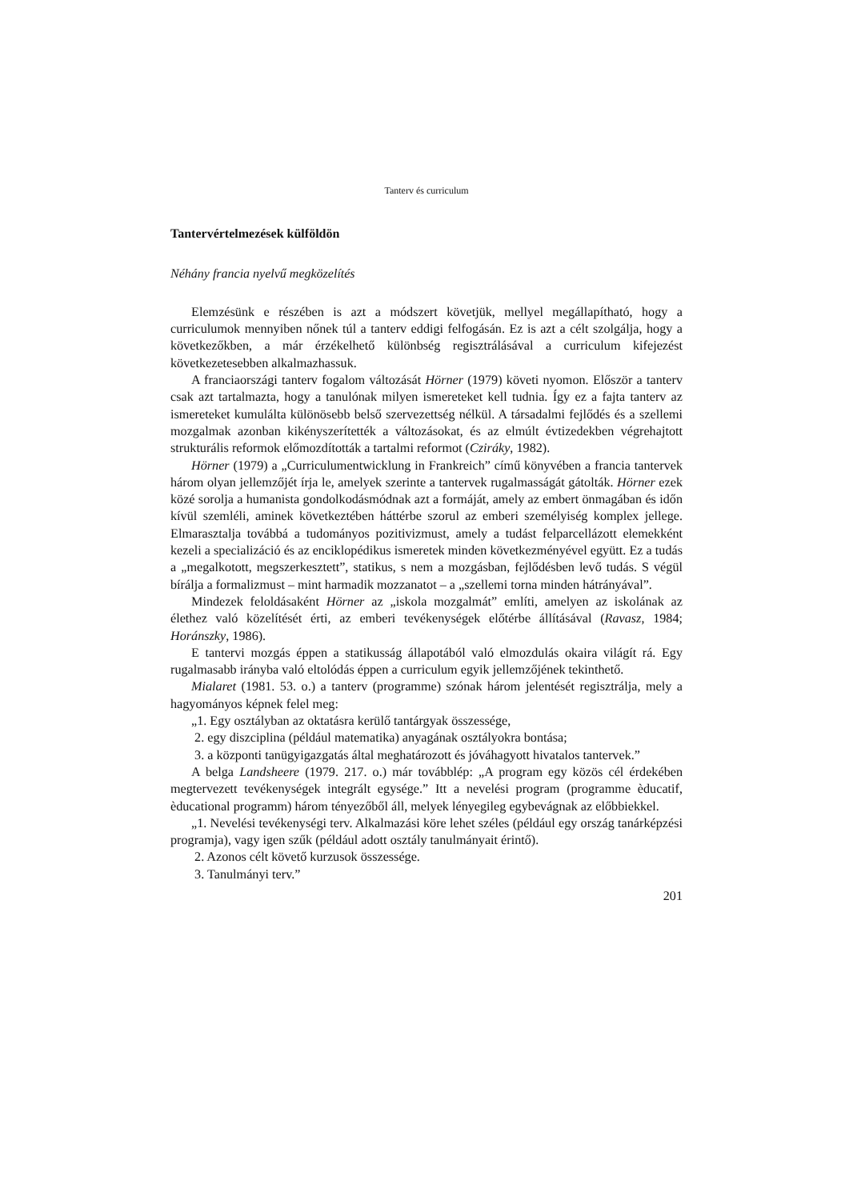Tanterv és curriculum
Tantervértelmezések külföldön
Néhány francia nyelvű megközelítés
Elemzésünk e részében is azt a módszert követjük, mellyel megállapítható, hogy a curriculumok mennyiben nőnek túl a tanterv eddigi felfogásán. Ez is azt a célt szolgálja, hogy a következőkben, a már érzékelhető különbség regisztrálásával a curriculum kifejezést következetesebben alkalmazhassuk.
A franciaországi tanterv fogalom változását Hörner (1979) követi nyomon. Először a tanterv csak azt tartalmazta, hogy a tanulónak milyen ismereteket kell tudnia. Így ez a fajta tanterv az ismereteket kumulálta különösebb belső szervezettség nélkül. A társadalmi fejlődés és a szellemi mozgalmak azonban kikényszerítették a változásokat, és az elmúlt évtizedekben végrehajtott strukturális reformok előmozdították a tartalmi reformot (Cziráky, 1982).
Hörner (1979) a „Curriculumentwicklung in Frankreich” című könyvében a francia tantervek három olyan jellemzőjét írja le, amelyek szerinte a tantervek rugalmasságát gátolták. Hörner ezek közé sorolja a humanista gondolkodásmódnak azt a formáját, amely az embert önmagában és időn kívül szemléli, aminek következtében háttérbe szorul az emberi személyiség komplex jellege. Elmarasztalja továbbá a tudományos pozitivizmust, amely a tudást felparcellázott elemekként kezeli a specializáció és az enciklopédikus ismeretek minden következményével együtt. Ez a tudás a „megalkotott, megszerkesztett”, statikus, s nem a mozgásban, fejlődésben levő tudás. S végül bírálja a formalizmust – mint harmadik mozzanatot – a „szellemi torna minden hátrányával”.
Mindezek feloldásaként Hörner az „iskola mozgalmát” említi, amelyen az iskolának az élethez való közelítését érti, az emberi tevékenységek előtérbe állításával (Ravasz, 1984; Horánszky, 1986).
E tantervi mozgás éppen a statikusság állapotából való elmozdulás okaira világít rá. Egy rugalmasabb irányba való eltolódás éppen a curriculum egyik jellemzőjének tekinthető.
Mialaret (1981. 53. o.) a tanterv (programme) szónak három jelentését regisztrálja, mely a hagyományos képnek felel meg:
„1. Egy osztályban az oktatásra kerülő tantárgyak összessége,
2. egy diszciplina (például matematika) anyagának osztályokra bontása;
3. a központi tanügyigazgatás által meghatározott és jóváhagyott hivatalos tantervek.”
A belga Landsheere (1979. 217. o.) már továbblép: „A program egy közös cél érdekében megtervezett tevékenységek integrált egysége.” Itt a nevelési program (programme èducatif, èducational programm) három tényezőből áll, melyek lényegileg egybevágnak az előbbiekkel.
„1. Nevelési tevékenységi terv. Alkalmazási köre lehet széles (például egy ország tanárképzési programja), vagy igen szűk (például adott osztály tanulmányait érintő).
2. Azonos célt követő kurzusok összessége.
3. Tanulmányi terv.”
201